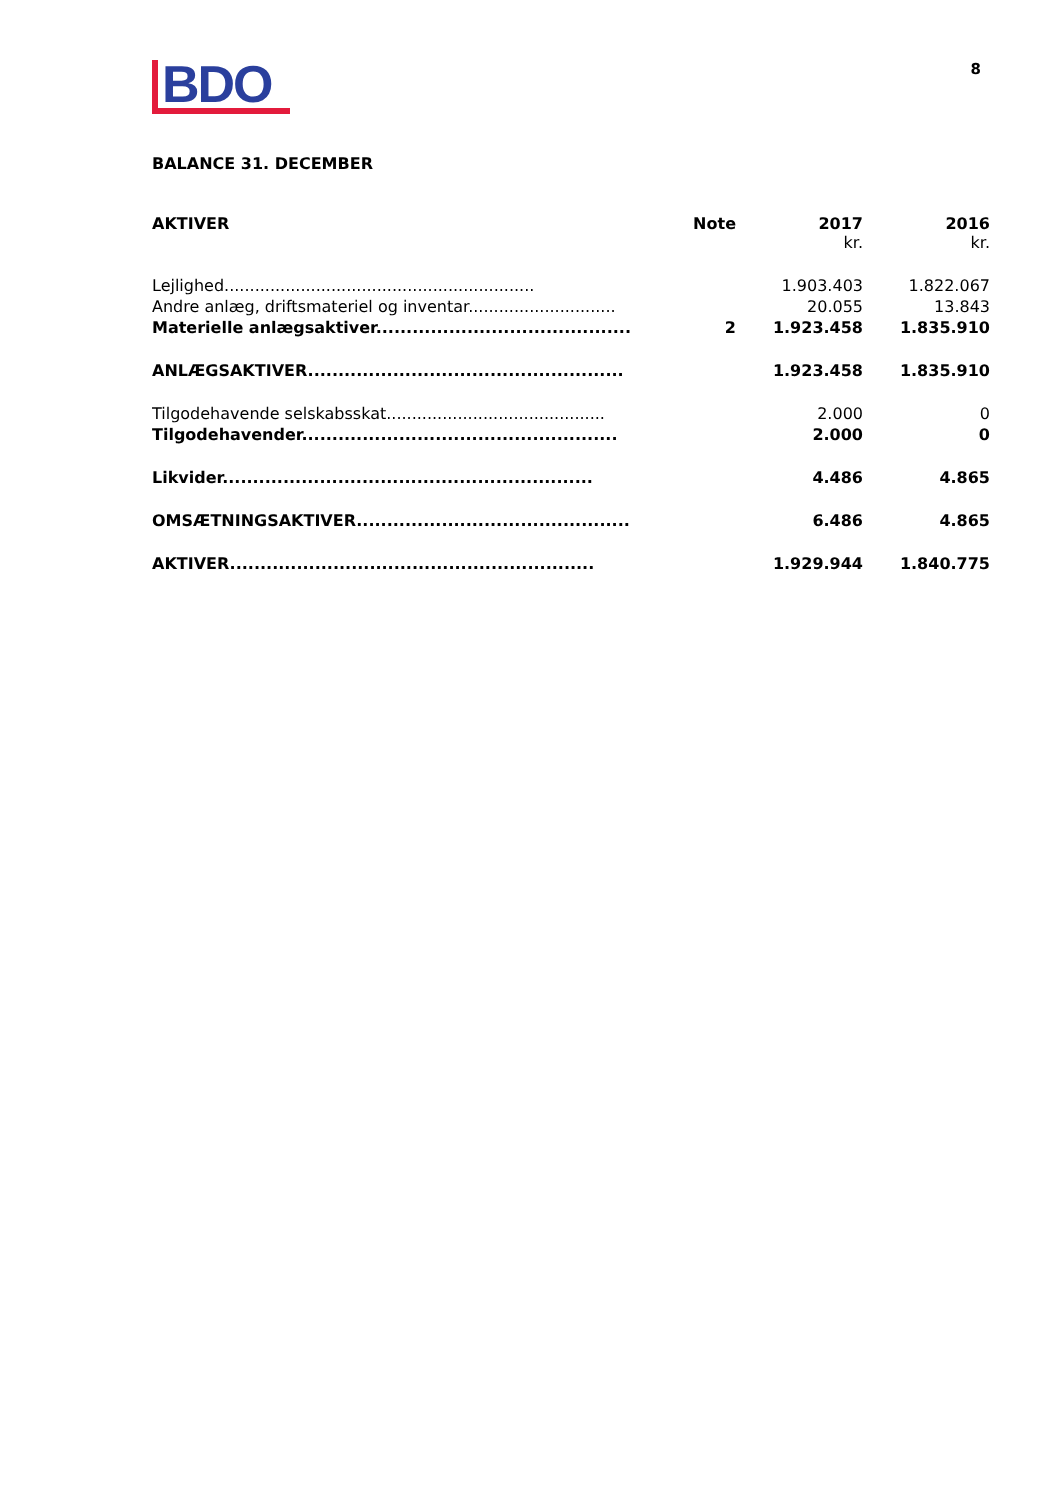BDO
8
BALANCE 31. DECEMBER
| AKTIVER | Note | 2017 kr. | 2016 kr. |
| --- | --- | --- | --- |
| Lejlighed............................................................. | | 1.903.403 | 1.822.067 |
| Andre anlæg, driftsmateriel og inventar............................. | | 20.055 | 13.843 |
| Materielle anlægsaktiver.......................................... | 2 | 1.923.458 | 1.835.910 |
| ANLÆGSAKTIVER.................................................... | | 1.923.458 | 1.835.910 |
| Tilgodehavende selskabsskat........................................... | | 2.000 | 0 |
| Tilgodehavender.................................................... | | 2.000 | 0 |
| Likvider............................................................. | | 4.486 | 4.865 |
| OMSÆTNINGSAKTIVER............................................. | | 6.486 | 4.865 |
| AKTIVER............................................................ | | 1.929.944 | 1.840.775 |